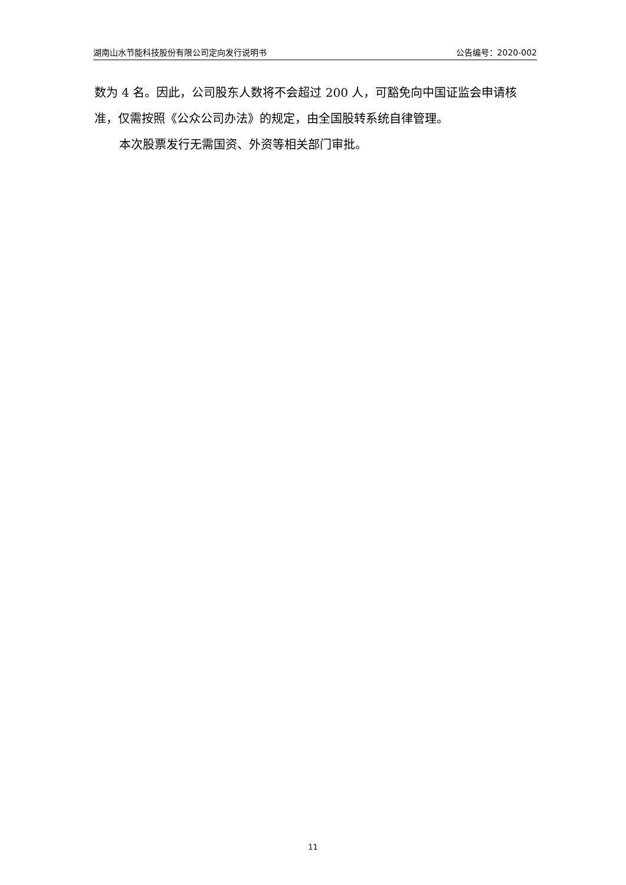湖南山水节能科技股份有限公司定向发行说明书 公告编号：2020-002
数为 4 名。因此，公司股东人数将不会超过 200 人，可豁免向中国证监会申请核准，仅需按照《公众公司办法》的规定，由全国股转系统自律管理。
本次股票发行无需国资、外资等相关部门审批。
11